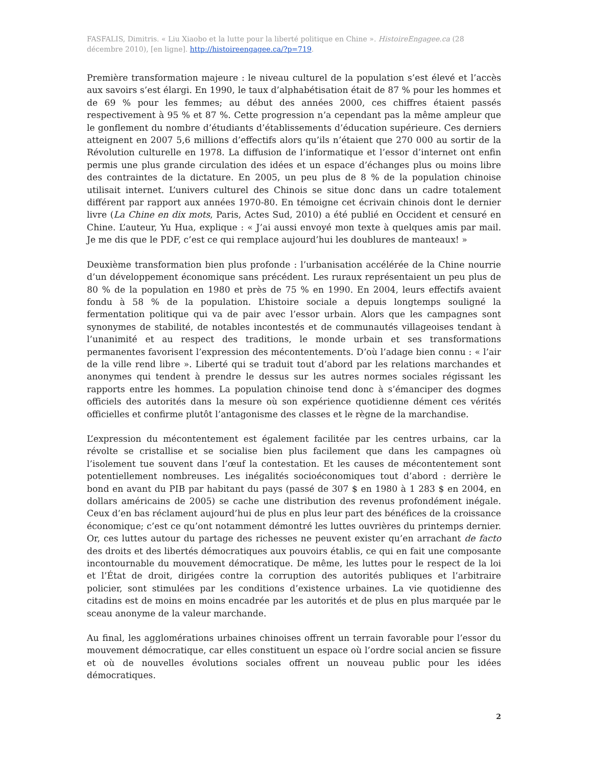FASFALIS, Dimitris. « Liu Xiaobo et la lutte pour la liberté politique en Chine ». HistoireEngagee.ca (28 décembre 2010), [en ligne]. http://histoireengagee.ca/?p=719.
Première transformation majeure : le niveau culturel de la population s’est élevé et l’accès aux savoirs s’est élargi. En 1990, le taux d’alphabétisation était de 87 % pour les hommes et de 69 % pour les femmes; au début des années 2000, ces chiffres étaient passés respectivement à 95 % et 87 %. Cette progression n’a cependant pas la même ampleur que le gonflement du nombre d’étudiants d’établissements d’éducation supérieure. Ces derniers atteignent en 2007 5,6 millions d’effectifs alors qu’ils n’étaient que 270 000 au sortir de la Révolution culturelle en 1978. La diffusion de l’informatique et l’essor d’internet ont enfin permis une plus grande circulation des idées et un espace d’échanges plus ou moins libre des contraintes de la dictature. En 2005, un peu plus de 8 % de la population chinoise utilisait internet. L’univers culturel des Chinois se situe donc dans un cadre totalement différent par rapport aux années 1970-80. En témoigne cet écrivain chinois dont le dernier livre (La Chine en dix mots, Paris, Actes Sud, 2010) a été publié en Occident et censuré en Chine. L’auteur, Yu Hua, explique : « J’ai aussi envoyé mon texte à quelques amis par mail. Je me dis que le PDF, c’est ce qui remplace aujourd’hui les doublures de manteaux! »
Deuxième transformation bien plus profonde : l’urbanisation accélérée de la Chine nourrie d’un développement économique sans précédent. Les ruraux représentaient un peu plus de 80 % de la population en 1980 et près de 75 % en 1990. En 2004, leurs effectifs avaient fondu à 58 % de la population. L’histoire sociale a depuis longtemps souligné la fermentation politique qui va de pair avec l’essor urbain. Alors que les campagnes sont synonymes de stabilité, de notables incontestés et de communautés villageoises tendant à l’unanimité et au respect des traditions, le monde urbain et ses transformations permanentes favorisent l’expression des mécontentements. D’où l’adage bien connu : « l’air de la ville rend libre ». Liberté qui se traduit tout d’abord par les relations marchandes et anonymes qui tendent à prendre le dessus sur les autres normes sociales régissant les rapports entre les hommes. La population chinoise tend donc à s’émanciper des dogmes officiels des autorités dans la mesure où son expérience quotidienne dément ces vérités officielles et confirme plutôt l’antagonisme des classes et le règne de la marchandise.
L’expression du mécontentement est également facilitée par les centres urbains, car la révolte se cristallise et se socialise bien plus facilement que dans les campagnes où l’isolement tue souvent dans l’œuf la contestation. Et les causes de mécontentement sont potentiellement nombreuses. Les inégalités socioéconomiques tout d’abord : derrière le bond en avant du PIB par habitant du pays (passé de 307 $ en 1980 à 1 283 $ en 2004, en dollars américains de 2005) se cache une distribution des revenus profondément inégale. Ceux d’en bas réclament aujourd’hui de plus en plus leur part des bénéfices de la croissance économique; c’est ce qu’ont notamment démontré les luttes ouvrières du printemps dernier. Or, ces luttes autour du partage des richesses ne peuvent exister qu’en arrachant de facto des droits et des libertés démocratiques aux pouvoirs établis, ce qui en fait une composante incontournable du mouvement démocratique. De même, les luttes pour le respect de la loi et l’État de droit, dirigées contre la corruption des autorités publiques et l’arbitraire policier, sont stimulées par les conditions d’existence urbaines. La vie quotidienne des citadins est de moins en moins encadrée par les autorités et de plus en plus marquée par le sceau anonyme de la valeur marchande.
Au final, les agglomérations urbaines chinoises offrent un terrain favorable pour l’essor du mouvement démocratique, car elles constituent un espace où l’ordre social ancien se fissure et où de nouvelles évolutions sociales offrent un nouveau public pour les idées démocratiques.
2